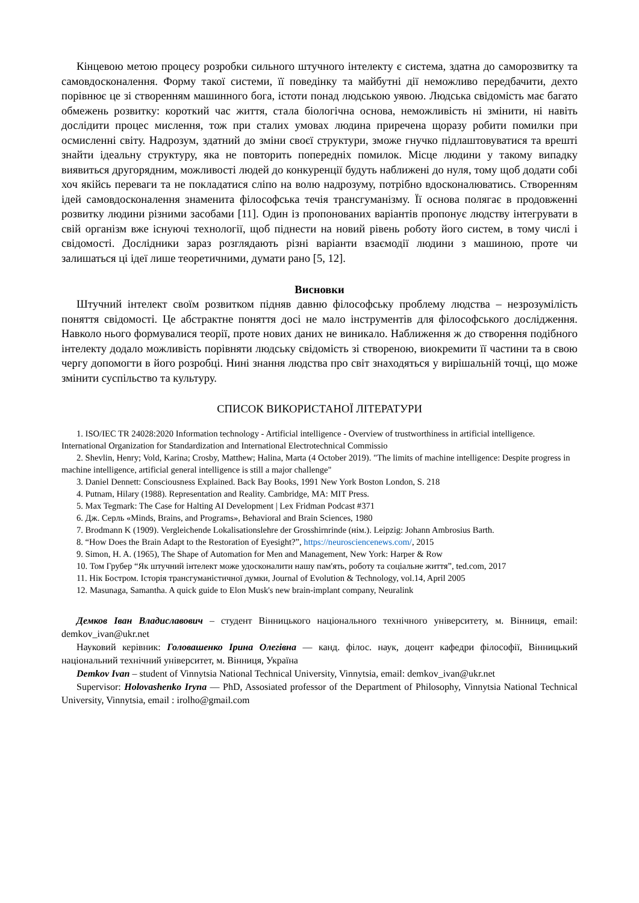Кінцевою метою процесу розробки сильного штучного інтелекту є система, здатна до саморозвитку та самовдосконалення. Форму такої системи, її поведінку та майбутні дії неможливо передбачити, дехто порівнює це зі створенням машинного бога, істоти понад людською уявою. Людська свідомість має багато обмежень розвитку: короткий час життя, стала біологічна основа, неможливість ні змінити, ні навіть дослідити процес мислення, тож при сталих умовах людина приречена щоразу робити помилки при осмисленні світу. Надрозум, здатний до зміни своєї структури, зможе гнучко підлаштовуватися та врешті знайти ідеальну структуру, яка не повторить попередніх помилок. Місце людини у такому випадку виявиться другорядним, можливості людей до конкуренції будуть наближені до нуля, тому щоб додати собі хоч якійсь переваги та не покладатися сліпо на волю надрозуму, потрібно вдосконалюватись. Створенням ідей самовдосконалення знаменита філософська течія трансгуманізму. Її основа полягає в продовженні розвитку людини різними засобами [11]. Один із пропонованих варіантів пропонує людству інтегрувати в свій організм вже існуючі технології, щоб піднести на новий рівень роботу його систем, в тому числі і свідомості. Дослідники зараз розглядають різні варіанти взаємодії людини з машиною, проте чи залишаться ці ідеї лише теоретичними, думати рано [5, 12].
Висновки
Штучний інтелект своїм розвитком підняв давню філософську проблему людства – незрозумілість поняття свідомості. Це абстрактне поняття досі не мало інструментів для філософського дослідження. Навколо нього формувалися теорії, проте нових даних не виникало. Наближення ж до створення подібного інтелекту додало можливість порівняти людську свідомість зі створеною, виокремити її частини та в свою чергу допомогти в його розробці. Нині знання людства про світ знаходяться у вирішальній точці, що може змінити суспільство та культуру.
СПИСОК ВИКОРИСТАНОЇ ЛІТЕРАТУРИ
1. ISO/IEC TR 24028:2020 Information technology - Artificial intelligence - Overview of trustworthiness in artificial intelligence. International Organization for Standardization and International Electrotechnical Commissio
2. Shevlin, Henry; Vold, Karina; Crosby, Matthew; Halina, Marta (4 October 2019). "The limits of machine intelligence: Despite progress in machine intelligence, artificial general intelligence is still a major challenge"
3. Daniel Dennett: Consciousness Explained. Back Bay Books, 1991 New York Boston London, S. 218
4. Putnam, Hilary (1988). Representation and Reality. Cambridge, MA: MIT Press.
5. Max Tegmark: The Case for Halting AI Development | Lex Fridman Podcast #371
6. Дж. Серль «Minds, Brains, and Programs», Behavioral and Brain Sciences, 1980
7. Brodmann K (1909). Vergleichende Lokalisationslehre der Grosshirnrinde (нім.). Leipzig: Johann Ambrosius Barth.
8. “How Does the Brain Adapt to the Restoration of Eyesight?”, https://neurosciencenews.com/, 2015
9. Simon, H. A. (1965), The Shape of Automation for Men and Management, New York: Harper & Row
10. Том Грубер “Як штучний інтелект може удосконалити нашу пам'ять, роботу та соціальне життя”, ted.com, 2017
11. Нік Бостром. Історія трансгуманістичної думки, Journal of Evolution & Technology, vol.14, April 2005
12. Masunaga, Samantha. A quick guide to Elon Musk's new brain-implant company, Neuralink
Демков Іван Владиславович – студент Вінницького національного технічного університету, м. Вінниця, email: demkov_ivan@ukr.net
Науковий керівник: Головашенко Ірина Олегівна — канд. філос. наук, доцент кафедри філософії, Вінницький національний технічний університет, м. Вінниця, Україна
Demkov Ivan – student of Vinnytsia National Technical University, Vinnytsia, email: demkov_ivan@ukr.net
Supervisor: Holovashenko Iryna — PhD, Assosiated professor of the Department of Philosophy, Vinnytsia National Technical University, Vinnytsia, email : irolho@gmail.com